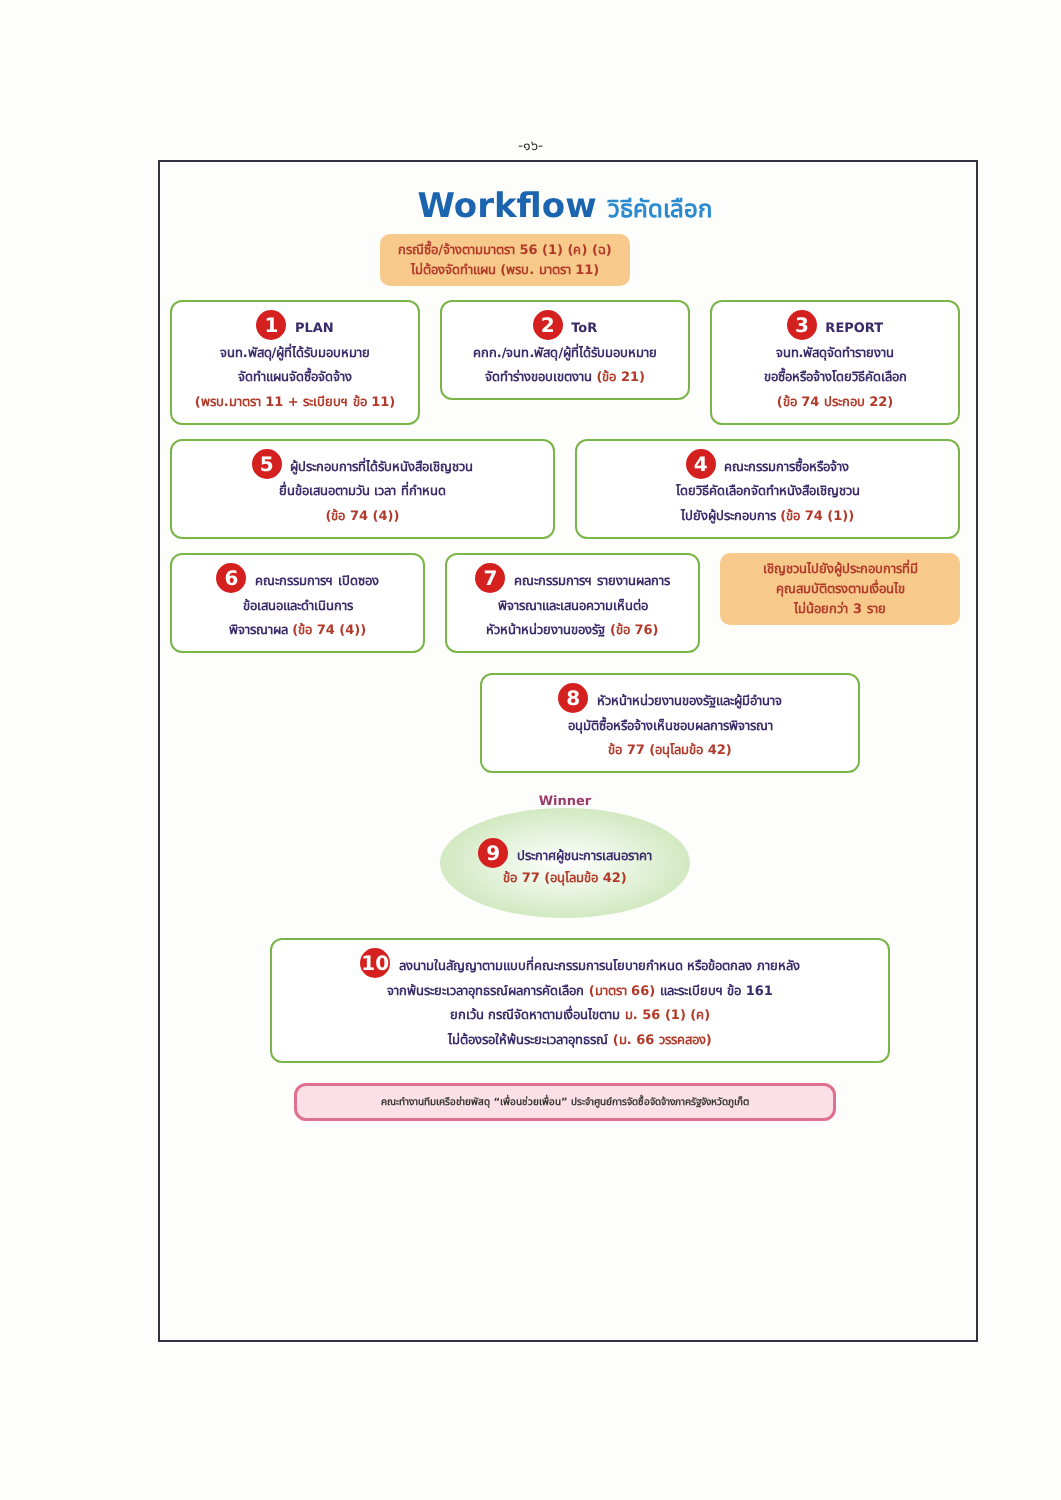-๑๖-
Workflow วิธีคัดเลือก
กรณีซื้อ/จ้างตามมาตรา 56 (1) (ค) (ฉ)
ไม่ต้องจัดทำแผน (พรบ. มาตรา 11)
1 PLAN
จนท.พัสดุ/ผู้ที่ได้รับมอบหมาย
จัดทำแผนจัดซื้อจัดจ้าง
(พรบ.มาตรา 11 + ระเบียบฯ ข้อ 11)
2 ToR
คกก./จนท.พัสดุ/ผู้ที่ได้รับมอบหมาย
จัดทำร่างขอบเขตงาน (ข้อ 21)
3 REPORT
จนท.พัสดุจัดทำรายงาน
ขอซื้อหรือจ้างโดยวิธีคัดเลือก
(ข้อ 74 ประกอบ 22)
5 ผู้ประกอบการที่ได้รับหนังสือเชิญชวน
ยื่นข้อเสนอตามวัน เวลา ที่กำหนด
(ข้อ 74 (4))
4 คณะกรรมการซื้อหรือจ้าง
โดยวิธีคัดเลือกจัดทำหนังสือเชิญชวน
ไปยังผู้ประกอบการ (ข้อ 74 (1))
6 คณะกรรมการฯ เปิดซอง
ข้อเสนอและดำเนินการ
พิจารณาผล (ข้อ 74 (4))
7 คณะกรรมการฯ รายงานผลการ
พิจารณาและเสนอความเห็นต่อ
หัวหน้าหน่วยงานของรัฐ (ข้อ 76)
เชิญชวนไปยังผู้ประกอบการที่มี
คุณสมบัติตรงตามเงื่อนไข
ไม่น้อยกว่า 3 ราย
8 หัวหน้าหน่วยงานของรัฐและผู้มีอำนาจ
อนุมัติซื้อหรือจ้างเห็นชอบผลการพิจารณา
ข้อ 77 (อนุโลมข้อ 42)
Winner
9 ประกาศผู้ชนะการเสนอราคา
ข้อ 77 (อนุโลมข้อ 42)
10 ลงนามในสัญญาตามแบบที่คณะกรรมการนโยบายกำหนด หรือข้อตกลง ภายหลัง
จากพ้นระยะเวลาอุทธรณ์ผลการคัดเลือก (มาตรา 66) และระเบียบฯ ข้อ 161
ยกเว้น กรณีจัดหาตามเงื่อนไขตาม ม. 56 (1) (ค)
ไม่ต้องรอให้พ้นระยะเวลาอุทธรณ์ (ม. 66 วรรคสอง)
คณะทำงานทีมเครือข่ายพัสดุ “เพื่อนช่วยเพื่อน” ประจำศูนย์การจัดซื้อจัดจ้างภาครัฐจังหวัดภูเก็ต